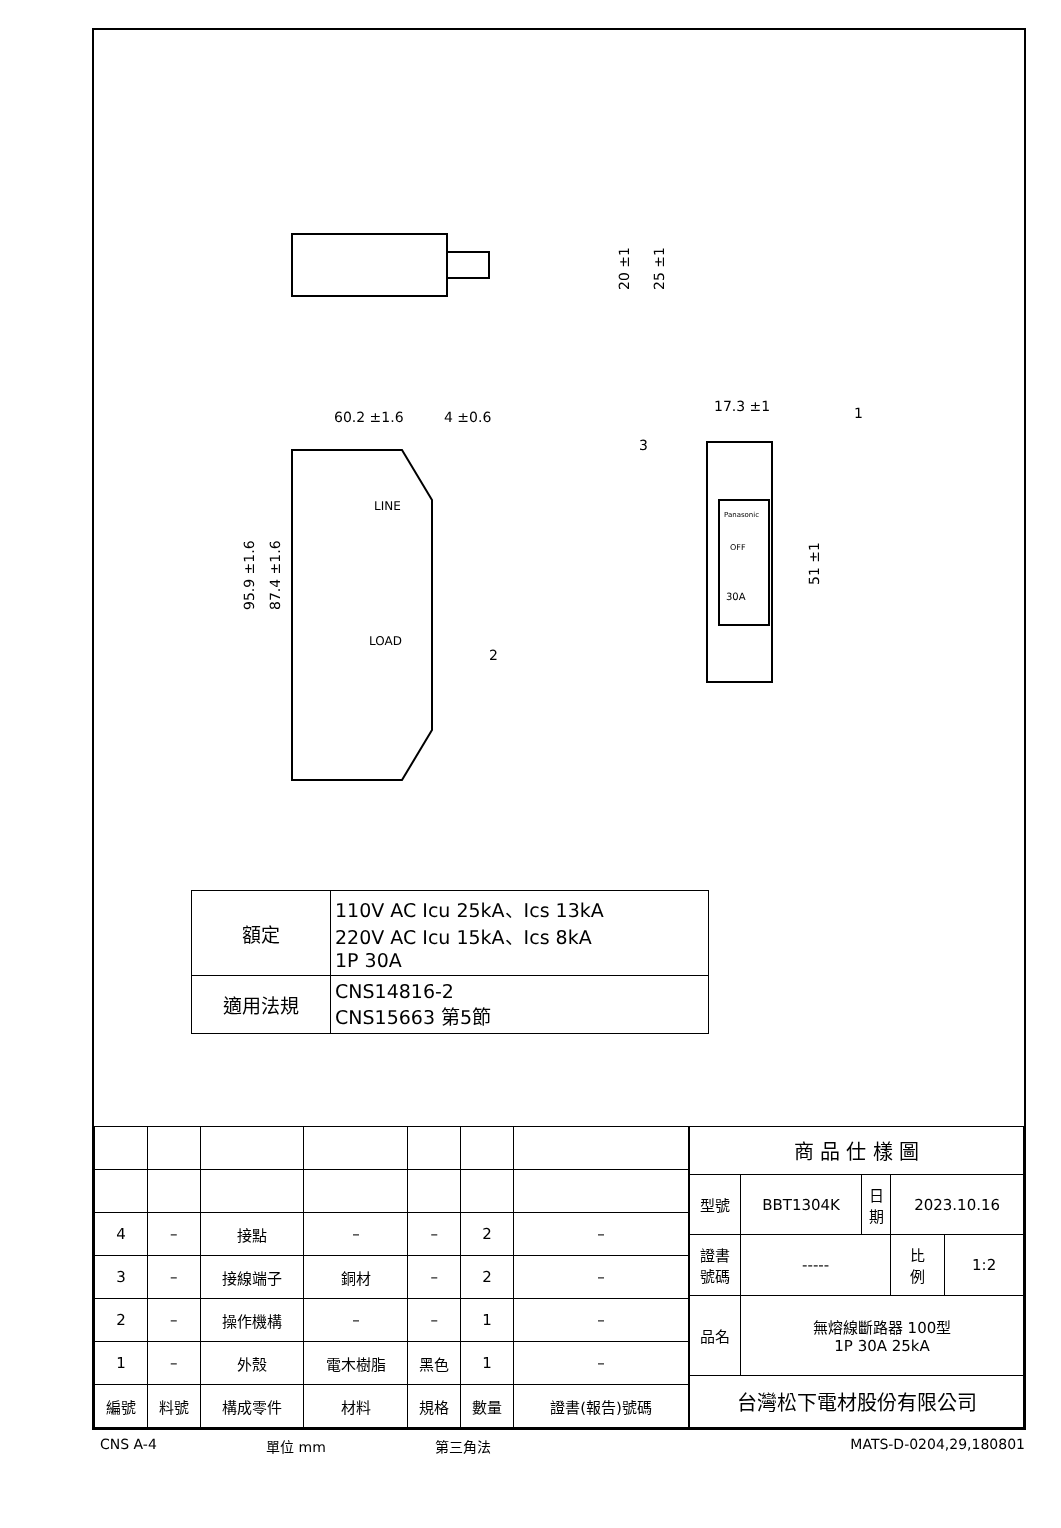20 ±1
25 ±1
60.2 ±1.6
4 ±0.6
95.9 ±1.6
87.4 ±1.6
LINE
LOAD
17.3 ±1
51 ±1
1
3
2
Panasonic
OFF
30A
| 額定 | 110V AC Icu 25kA、Ics 13kA 220V AC Icu 15kA、Ics 8kA 1P 30A |
| 適用法規 | CNS14816-2 CNS15663 第5節 |
| 4 | – | 接點 | – | – | 2 | – |
| 3 | – | 接線端子 | 銅材 | – | 2 | – |
| 2 | – | 操作機構 | – | – | 1 | – |
| 1 | – | 外殼 | 電木樹脂 | 黑色 | 1 | – |
| 編號 | 料號 | 構成零件 | 材料 | 規格 | 數量 | 證書(報告)號碼 |
| 商 品 仕 樣 圖 | | | | |
| 型號 | BBT1304K | 日 期 | 2023.10.16 | |
| 證書 號碼 | ----- | | 比 例 | 1:2 |
| 品名 | 無熔線斷路器 100型 1P 30A 25kA | | | |
| 台灣松下電材股份有限公司 | | | | |
CNS A-4 單位 mm 第三角法 MATS-D-0204,29,180801